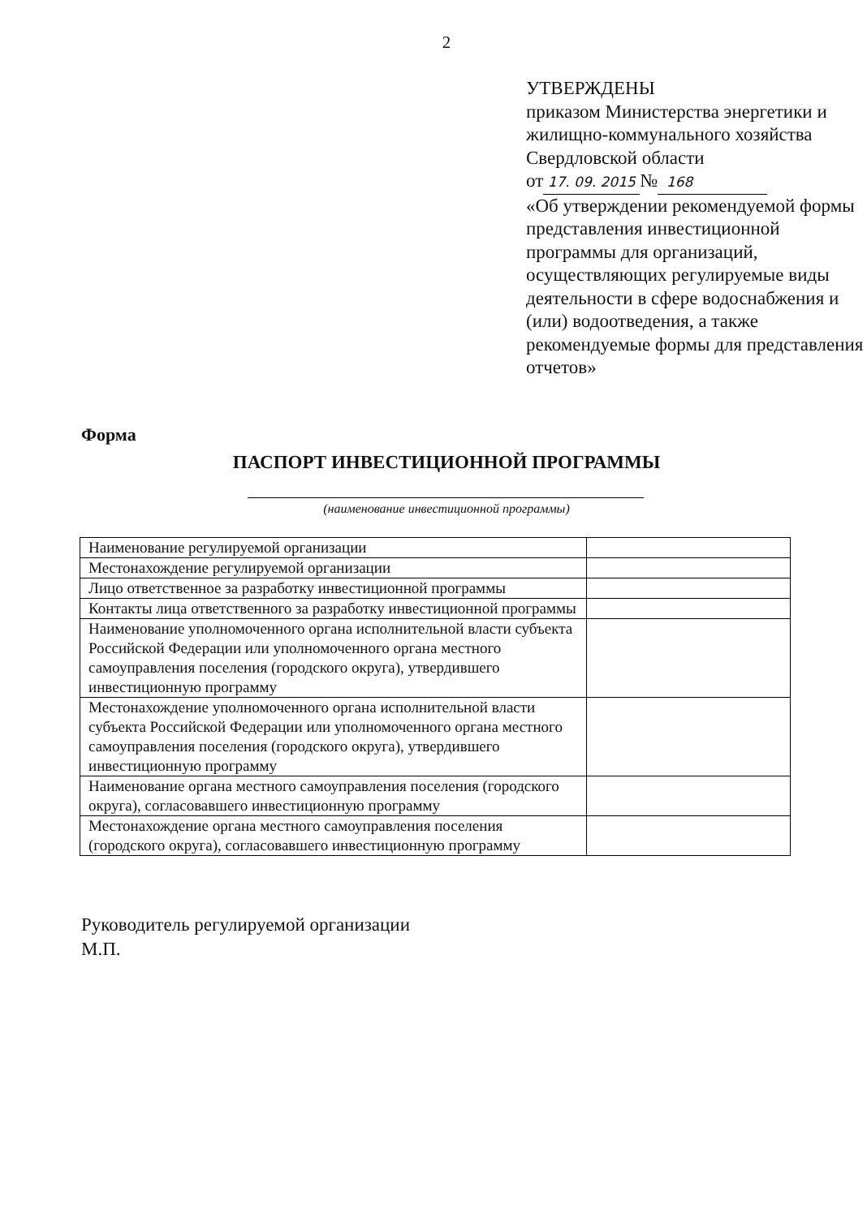2
УТВЕРЖДЕНЫ
приказом Министерства энергетики и жилищно-коммунального хозяйства Свердловской области
от 17. 09. 2015 № 168
«Об утверждении рекомендуемой формы представления инвестиционной программы для организаций, осуществляющих регулируемые виды деятельности в сфере водоснабжения и (или) водоотведения, а также рекомендуемые формы для представления отчетов»
Форма
ПАСПОРТ ИНВЕСТИЦИОННОЙ ПРОГРАММЫ
(наименование инвестиционной программы)
| Наименование регулируемой организации | |
| Местонахождение регулируемой организации | |
| Лицо ответственное за разработку инвестиционной программы | |
| Контакты лица ответственного за разработку инвестиционной программы | |
| Наименование уполномоченного органа исполнительной власти субъекта Российской Федерации или уполномоченного органа местного самоуправления поселения (городского округа), утвердившего инвестиционную программу | |
| Местонахождение уполномоченного органа исполнительной власти субъекта Российской Федерации или уполномоченного органа местного самоуправления поселения (городского округа), утвердившего инвестиционную программу | |
| Наименование органа местного самоуправления поселения (городского округа), согласовавшего инвестиционную программу | |
| Местонахождение органа местного самоуправления поселения (городского округа), согласовавшего инвестиционную программу | |
Руководитель регулируемой организации
М.П.